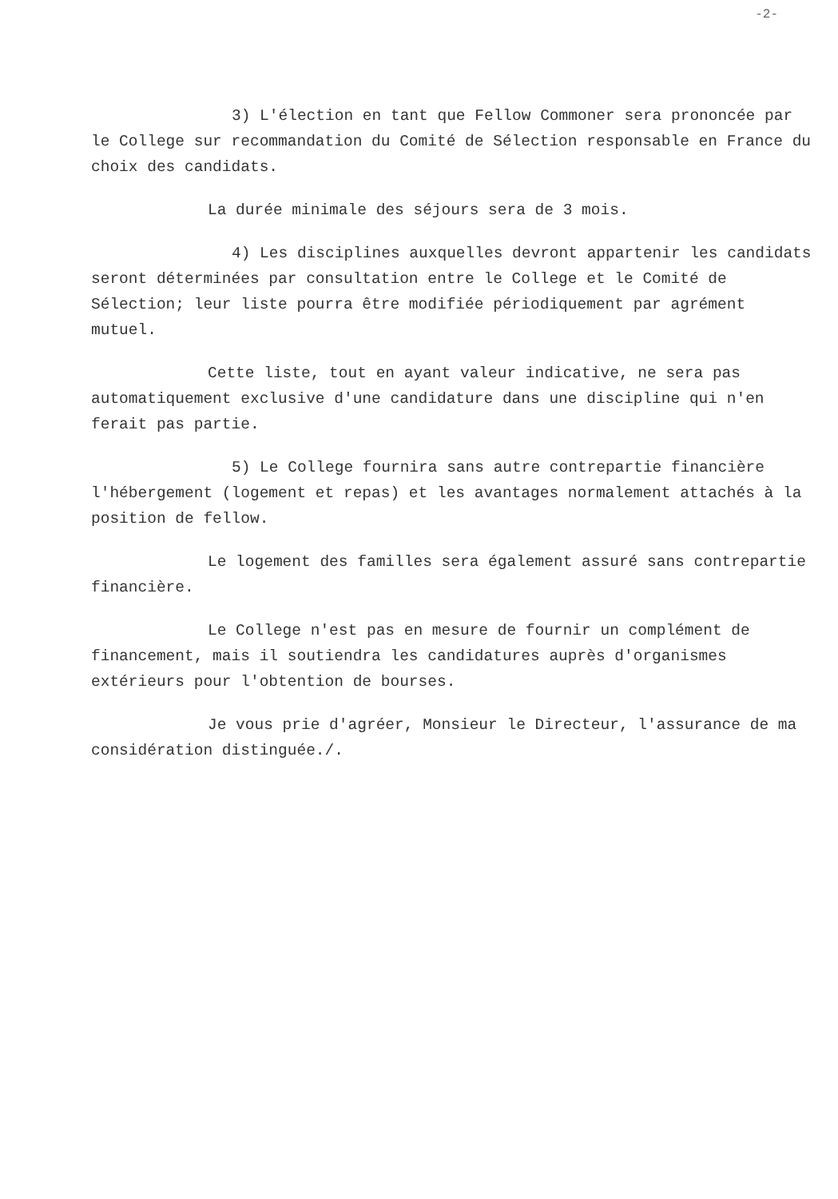-2-
3) L'élection en tant que Fellow Commoner sera prononcée par le College sur recommandation du Comité de Sélection responsable en France du choix des candidats.
La durée minimale des séjours sera de 3 mois.
4) Les disciplines auxquelles devront appartenir les candidats seront déterminées par consultation entre le College et le Comité de Sélection; leur liste pourra être modifiée périodiquement par agrément mutuel.
Cette liste, tout en ayant valeur indicative, ne sera pas automatiquement exclusive d'une candidature dans une discipline qui n'en ferait pas partie.
5) Le College fournira sans autre contrepartie financière l'hébergement (logement et repas) et les avantages normalement attachés à la position de fellow.
Le logement des familles sera également assuré sans contrepartie financière.
Le College n'est pas en mesure de fournir un complément de financement, mais il soutiendra les candidatures auprès d'organismes extérieurs pour l'obtention de bourses.
Je vous prie d'agréer, Monsieur le Directeur, l'assurance de ma considération distinguée./.